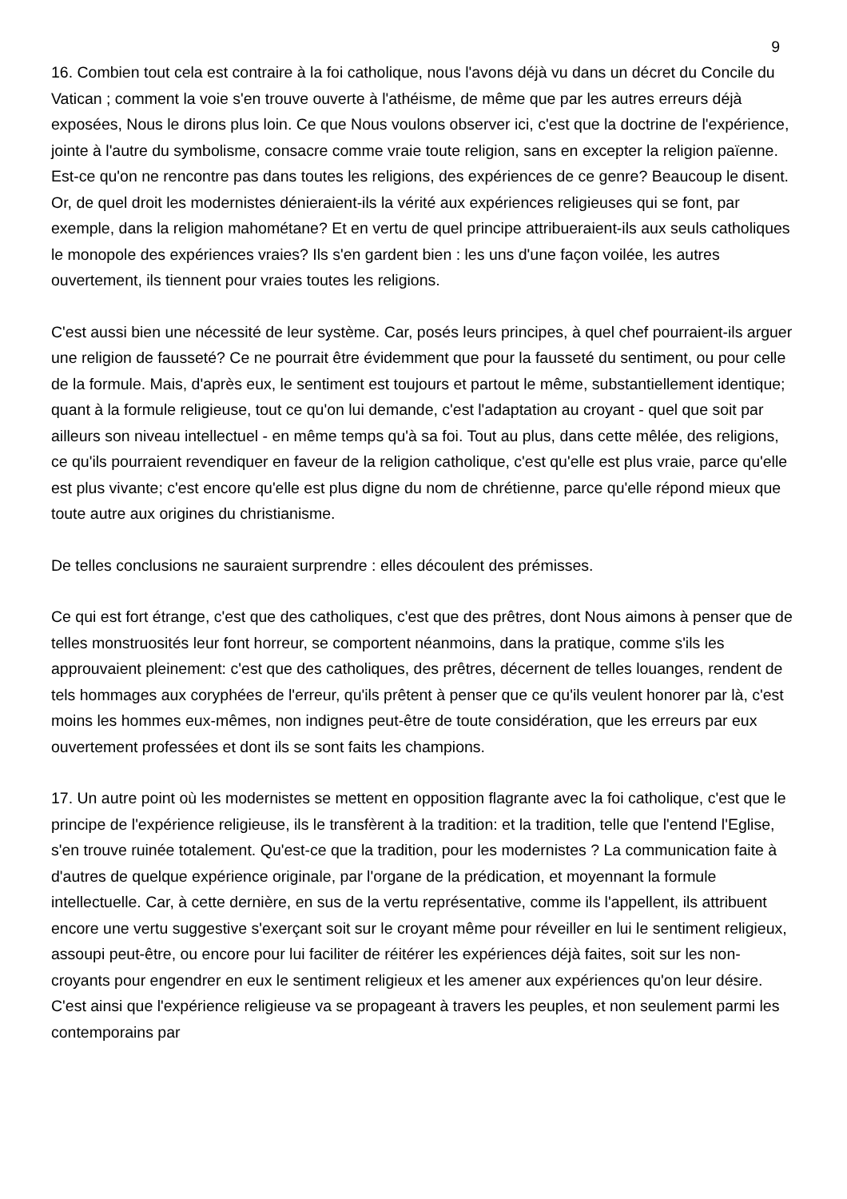9
16. Combien tout cela est contraire à la foi catholique, nous l'avons déjà vu dans un décret du Concile du Vatican ; comment la voie s'en trouve ouverte à l'athéisme, de même que par les autres erreurs déjà exposées, Nous le dirons plus loin. Ce que Nous voulons observer ici, c'est que la doctrine de l'expérience, jointe à l'autre du symbolisme, consacre comme vraie toute religion, sans en excepter la religion païenne. Est-ce qu'on ne rencontre pas dans toutes les religions, des expériences de ce genre? Beaucoup le disent. Or, de quel droit les modernistes dénieraient-ils la vérité aux expériences religieuses qui se font, par exemple, dans la religion mahométane? Et en vertu de quel principe attribueraient-ils aux seuls catholiques le monopole des expériences vraies? Ils s'en gardent bien : les uns d'une façon voilée, les autres ouvertement, ils tiennent pour vraies toutes les religions.
C'est aussi bien une nécessité de leur système. Car, posés leurs principes, à quel chef pourraient-ils arguer une religion de fausseté? Ce ne pourrait être évidemment que pour la fausseté du sentiment, ou pour celle de la formule. Mais, d'après eux, le sentiment est toujours et partout le même, substantiellement identique; quant à la formule religieuse, tout ce qu'on lui demande, c'est l'adaptation au croyant - quel que soit par ailleurs son niveau intellectuel - en même temps qu'à sa foi. Tout au plus, dans cette mêlée, des religions, ce qu'ils pourraient revendiquer en faveur de la religion catholique, c'est qu'elle est plus vraie, parce qu'elle est plus vivante; c'est encore qu'elle est plus digne du nom de chrétienne, parce qu'elle répond mieux que toute autre aux origines du christianisme.
De telles conclusions ne sauraient surprendre : elles découlent des prémisses.
Ce qui est fort étrange, c'est que des catholiques, c'est que des prêtres, dont Nous aimons à penser que de telles monstruosités leur font horreur, se comportent néanmoins, dans la pratique, comme s'ils les approuvaient pleinement: c'est que des catholiques, des prêtres, décernent de telles louanges, rendent de tels hommages aux coryphées de l'erreur, qu'ils prêtent à penser que ce qu'ils veulent honorer par là, c'est moins les hommes eux-mêmes, non indignes peut-être de toute considération, que les erreurs par eux ouvertement professées et dont ils se sont faits les champions.
17. Un autre point où les modernistes se mettent en opposition flagrante avec la foi catholique, c'est que le principe de l'expérience religieuse, ils le transfèrent à la tradition: et la tradition, telle que l'entend l'Eglise, s'en trouve ruinée totalement. Qu'est-ce que la tradition, pour les modernistes ? La communication faite à d'autres de quelque expérience originale, par l'organe de la prédication, et moyennant la formule intellectuelle. Car, à cette dernière, en sus de la vertu représentative, comme ils l'appellent, ils attribuent encore une vertu suggestive s'exerçant soit sur le croyant même pour réveiller en lui le sentiment religieux, assoupi peut-être, ou encore pour lui faciliter de réitérer les expériences déjà faites, soit sur les non-croyants pour engendrer en eux le sentiment religieux et les amener aux expériences qu'on leur désire. C'est ainsi que l'expérience religieuse va se propageant à travers les peuples, et non seulement parmi les contemporains par